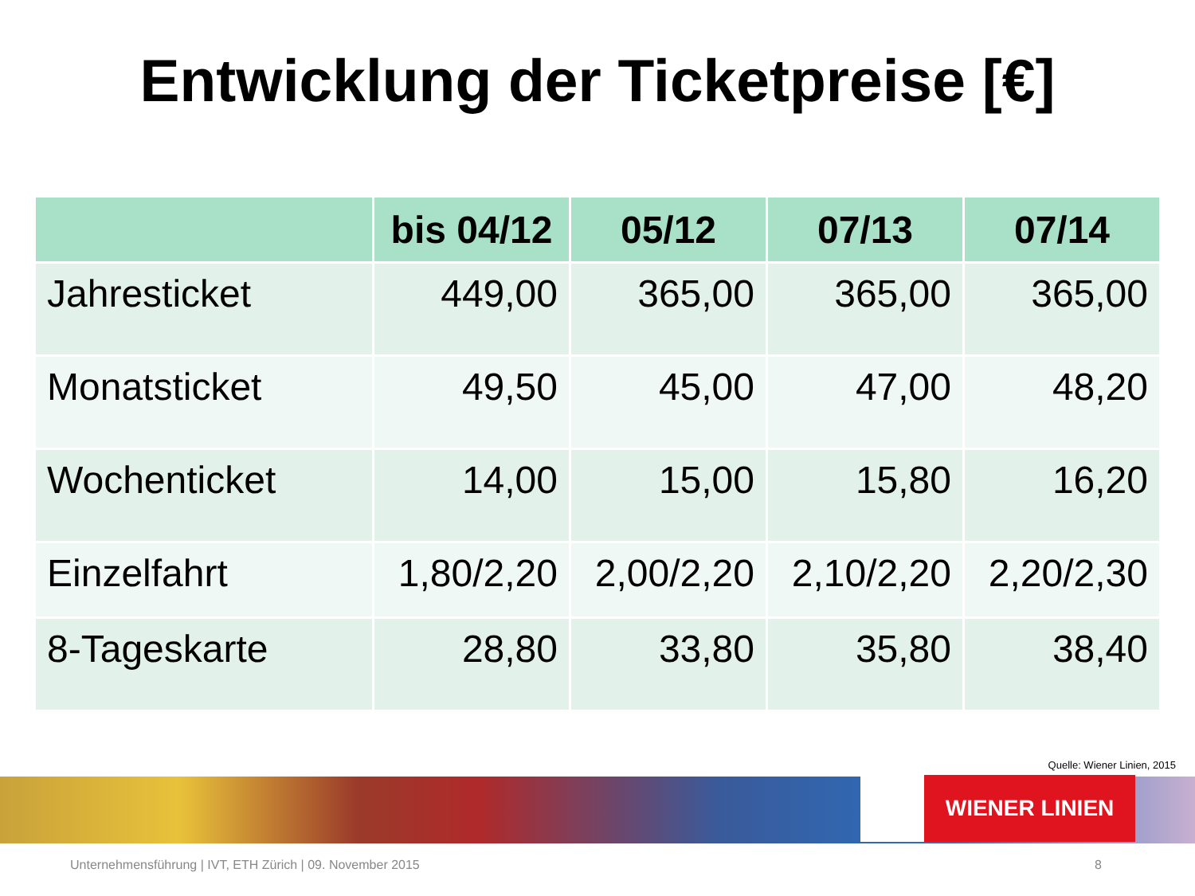Entwicklung der Ticketpreise [€]
| | bis 04/12 | 05/12 | 07/13 | 07/14 |
| --- | --- | --- | --- | --- |
| Jahresticket | 449,00 | 365,00 | 365,00 | 365,00 |
| Monatsticket | 49,50 | 45,00 | 47,00 | 48,20 |
| Wochenticket | 14,00 | 15,00 | 15,80 | 16,20 |
| Einzelfahrt | 1,80/2,20 | 2,00/2,20 | 2,10/2,20 | 2,20/2,30 |
| 8-Tageskarte | 28,80 | 33,80 | 35,80 | 38,40 |
Quelle: Wiener Linien, 2015
WIENER LINIEN
Unternehmensführung | IVT, ETH Zürich | 09. November 2015
8